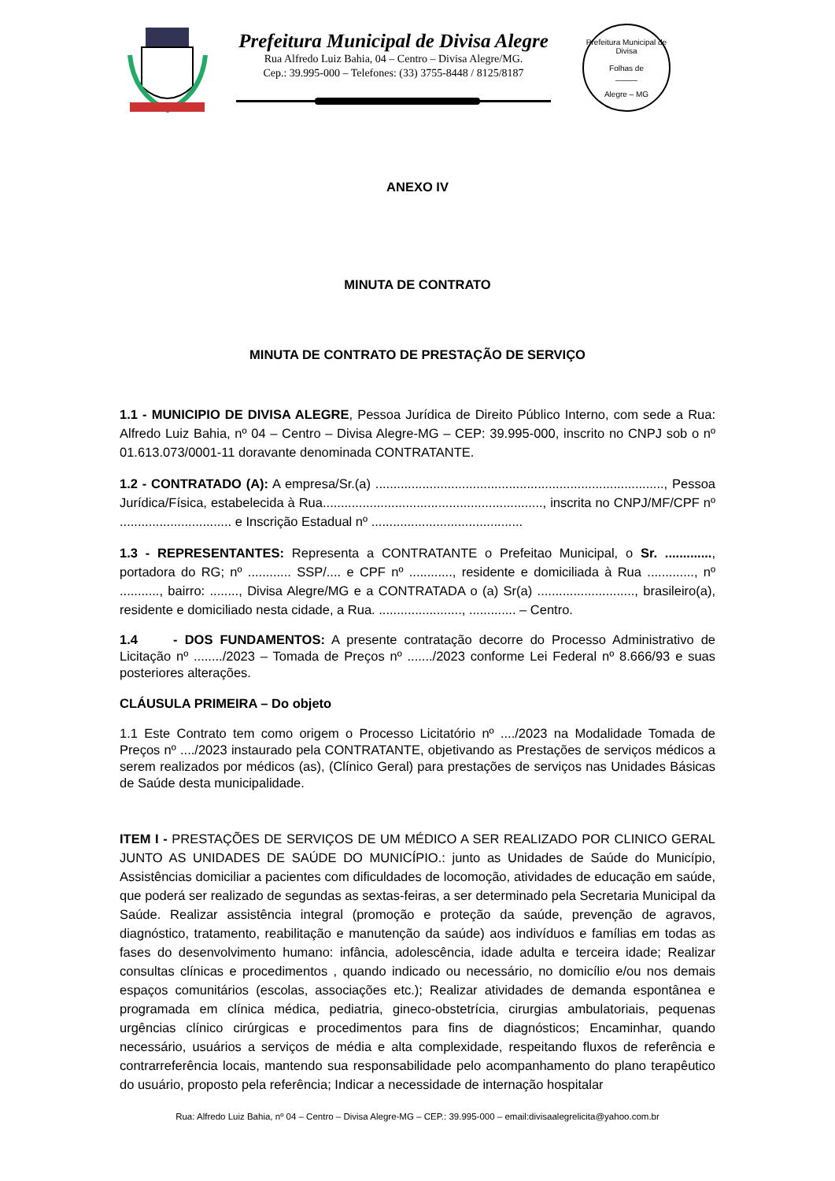Prefeitura Municipal de Divisa Alegre
Rua Alfredo Luiz Bahia, 04 – Centro – Divisa Alegre/MG.
Cep.: 39.995-000 – Telefones: (33) 3755-8448 / 8125/8187
Prefeitura Municipal de Divisa
Folhas de
_____
Alegre – MG
ANEXO IV
MINUTA DE CONTRATO
MINUTA DE CONTRATO DE PRESTAÇÃO DE SERVIÇO
1.1 - MUNICIPIO DE DIVISA ALEGRE, Pessoa Jurídica de Direito Público Interno, com sede a Rua: Alfredo Luiz Bahia, nº 04 – Centro – Divisa Alegre-MG – CEP: 39.995-000, inscrito no CNPJ sob o nº 01.613.073/0001-11 doravante denominada CONTRATANTE.
1.2 - CONTRATADO (A): A empresa/Sr.(a) ................................................................................, Pessoa Jurídica/Física, estabelecida à Rua............................................................., inscrita no CNPJ/MF/CPF nº ............................... e Inscrição Estadual nº ..........................................
1.3 - REPRESENTANTES: Representa a CONTRATANTE o Prefeitao Municipal, o Sr. ............., portadora do RG; nº ............ SSP/.... e CPF nº ............, residente e domiciliada à Rua ............., nº ..........., bairro: ........, Divisa Alegre/MG e a CONTRATADA o (a) Sr(a) ..........................., brasileiro(a), residente e domiciliado nesta cidade, a Rua. ......................., ............. – Centro.
1.4 - DOS FUNDAMENTOS: A presente contratação decorre do Processo Administrativo de Licitação nº ......../2023 – Tomada de Preços nº ......./2023 conforme Lei Federal nº 8.666/93 e suas posteriores alterações.
CLÁUSULA PRIMEIRA – Do objeto
1.1 Este Contrato tem como origem o Processo Licitatório nº ..../2023 na Modalidade Tomada de Preços nº ..../2023 instaurado pela CONTRATANTE, objetivando as Prestações de serviços médicos a serem realizados por médicos (as), (Clínico Geral) para prestações de serviços nas Unidades Básicas de Saúde desta municipalidade.
ITEM I - PRESTAÇÕES DE SERVIÇOS DE UM MÉDICO A SER REALIZADO POR CLINICO GERAL JUNTO AS UNIDADES DE SAÚDE DO MUNICÍPIO.: junto as Unidades de Saúde do Município, Assistências domiciliar a pacientes com dificuldades de locomoção, atividades de educação em saúde, que poderá ser realizado de segundas as sextas-feiras, a ser determinado pela Secretaria Municipal da Saúde. Realizar assistência integral (promoção e proteção da saúde, prevenção de agravos, diagnóstico, tratamento, reabilitação e manutenção da saúde) aos indivíduos e famílias em todas as fases do desenvolvimento humano: infância, adolescência, idade adulta e terceira idade; Realizar consultas clínicas e procedimentos , quando indicado ou necessário, no domicílio e/ou nos demais espaços comunitários (escolas, associações etc.); Realizar atividades de demanda espontânea e programada em clínica médica, pediatria, gineco-obstetrícia, cirurgias ambulatoriais, pequenas urgências clínico cirúrgicas e procedimentos para fins de diagnósticos; Encaminhar, quando necessário, usuários a serviços de média e alta complexidade, respeitando fluxos de referência e contrarreferência locais, mantendo sua responsabilidade pelo acompanhamento do plano terapêutico do usuário, proposto pela referência; Indicar a necessidade de internação hospitalar
Rua: Alfredo Luiz Bahia, nº 04 – Centro – Divisa Alegre-MG – CEP.: 39.995-000 – email:divisaalegrelicita@yahoo.com.br